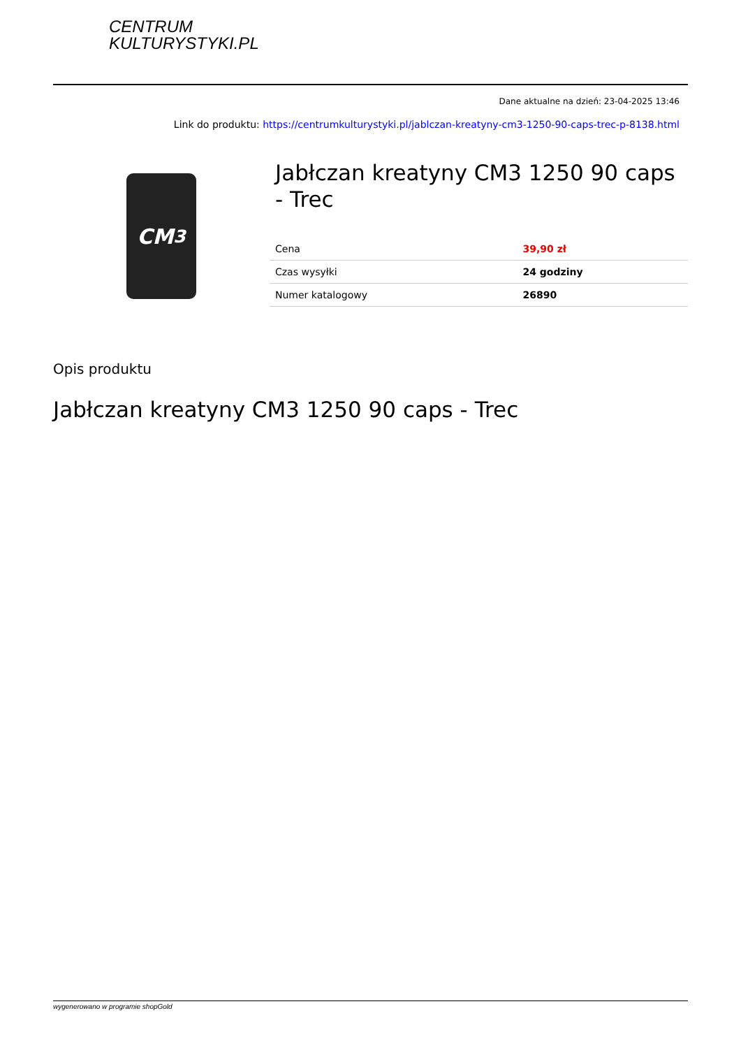CENTRUM
KULTURYSTYKI.PL
Dane aktualne na dzień: 23-04-2025 13:46
Link do produktu: https://centrumkulturystyki.pl/jablczan-kreatyny-cm3-1250-90-caps-trec-p-8138.html
CM<sup>3</sup>
Jabłczan kreatyny CM3 1250 90 caps - Trec
| Cena | 39,90 zł |
| Czas wysyłki | 24 godziny |
| Numer katalogowy | 26890 |
Opis produktu
Jabłczan kreatyny CM3 1250 90 caps - Trec
wygenerowano w programie shopGold